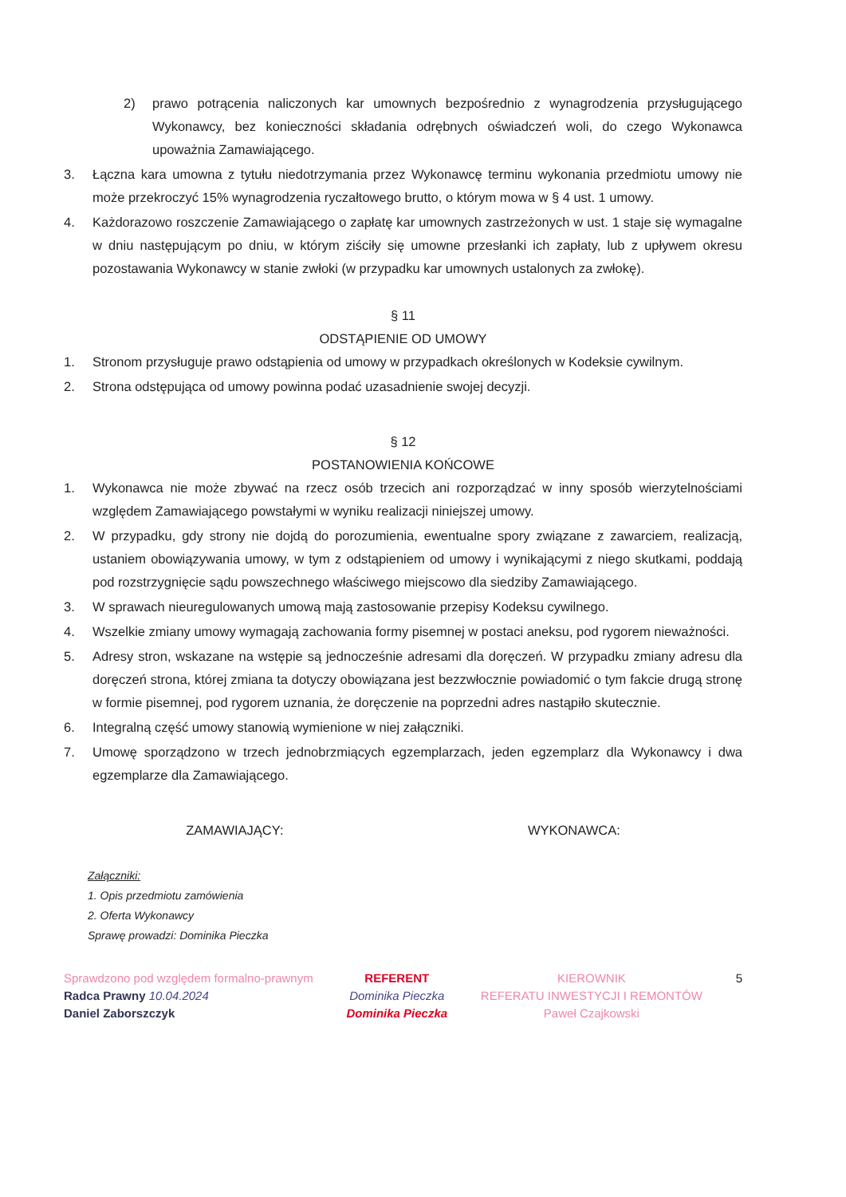2) prawo potrącenia naliczonych kar umownych bezpośrednio z wynagrodzenia przysługującego Wykonawcy, bez konieczności składania odrębnych oświadczeń woli, do czego Wykonawca upoważnia Zamawiającego.
3. Łączna kara umowna z tytułu niedotrzymania przez Wykonawcę terminu wykonania przedmiotu umowy nie może przekroczyć 15% wynagrodzenia ryczałtowego brutto, o którym mowa w § 4 ust. 1 umowy.
4. Każdorazowo roszczenie Zamawiającego o zapłatę kar umownych zastrzeżonych w ust. 1 staje się wymagalne w dniu następującym po dniu, w którym ziściły się umowne przesłanki ich zapłaty, lub z upływem okresu pozostawania Wykonawcy w stanie zwłoki (w przypadku kar umownych ustalonych za zwłokę).
§ 11
ODSTĄPIENIE OD UMOWY
1. Stronom przysługuje prawo odstąpienia od umowy w przypadkach określonych w Kodeksie cywilnym.
2. Strona odstępująca od umowy powinna podać uzasadnienie swojej decyzji.
§ 12
POSTANOWIENIA KOŃCOWE
1. Wykonawca nie może zbywać na rzecz osób trzecich ani rozporządzać w inny sposób wierzytelnościami względem Zamawiającego powstałymi w wyniku realizacji niniejszej umowy.
2. W przypadku, gdy strony nie dojdą do porozumienia, ewentualne spory związane z zawarciem, realizacją, ustaniem obowiązywania umowy, w tym z odstąpieniem od umowy i wynikającymi z niego skutkami, poddają pod rozstrzygnięcie sądu powszechnego właściwego miejscowo dla siedziby Zamawiającego.
3. W sprawach nieuregulowanych umową mają zastosowanie przepisy Kodeksu cywilnego.
4. Wszelkie zmiany umowy wymagają zachowania formy pisemnej w postaci aneksu, pod rygorem nieważności.
5. Adresy stron, wskazane na wstępie są jednocześnie adresami dla doręczeń. W przypadku zmiany adresu dla doręczeń strona, której zmiana ta dotyczy obowiązana jest bezzwłocznie powiadomić o tym fakcie drugą stronę w formie pisemnej, pod rygorem uznania, że doręczenie na poprzedni adres nastąpiło skutecznie.
6. Integralną część umowy stanowią wymienione w niej załączniki.
7. Umowę sporządzono w trzech jednobrzmiących egzemplarzach, jeden egzemplarz dla Wykonawcy i dwa egzemplarze dla Zamawiającego.
ZAMAWIAJĄCY: WYKONAWCA:
Załączniki:
1. Opis przedmiotu zamówienia
2. Oferta Wykonawcy
Sprawę prowadzi: Dominika Pieczka
Sprawdzono pod względem formalno-prawnym
Radca Prawny 10.04.2024
Daniel Zaborszczyk
REFERENT
Dominika Pieczka
Dominika Pieczka
KIEROWNIK
REFERATU INWESTYCJI I REMONTÓW
Paweł Czajkowski
5